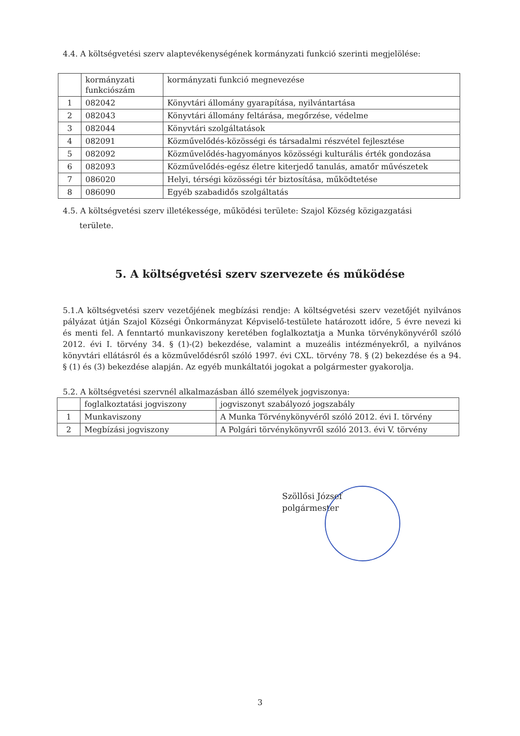4.4. A költségvetési szerv alaptevékenységének kormányzati funkció szerinti megjelölése:
| | kormányzati funkciószám | kormányzati funkció megnevezése |
| 1 | 082042 | Könyvtári állomány gyarapítása, nyilvántartása |
| 2 | 082043 | Könyvtári állomány feltárása, megőrzése, védelme |
| 3 | 082044 | Könyvtári szolgáltatások |
| 4 | 082091 | Közművelődés-közösségi és társadalmi részvétel fejlesztése |
| 5 | 082092 | Közművelődés-hagyományos közösségi kulturális érték gondozása |
| 6 | 082093 | Közművelődés-egész életre kiterjedő tanulás, amatőr művészetek |
| 7 | 086020 | Helyi, térségi közösségi tér biztosítása, működtetése |
| 8 | 086090 | Egyéb szabadidős szolgáltatás |
4.5. A költségvetési szerv illetékessége, működési területe: Szajol Község közigazgatási
területe.
5. A költségvetési szerv szervezete és működése
5.1.A költségvetési szerv vezetőjének megbízási rendje: A költségvetési szerv vezetőjét nyilvános pályázat útján Szajol Községi Önkormányzat Képviselő-testülete határozott időre, 5 évre nevezi ki és menti fel. A fenntartó munkaviszony keretében foglalkoztatja a Munka törvénykönyvéről szóló 2012. évi I. törvény 34. § (1)-(2) bekezdése, valamint a muzeális intézményekről, a nyilvános könyvtári ellátásról és a közművelődésről szóló 1997. évi CXL. törvény 78. § (2) bekezdése és a 94. § (1) és (3) bekezdése alapján. Az egyéb munkáltatói jogokat a polgármester gyakorolja.
5.2. A költségvetési szervnél alkalmazásban álló személyek jogviszonya:
| | foglalkoztatási jogviszony | jogviszonyt szabályozó jogszabály |
| 1 | Munkaviszony | A Munka Törvénykönyvéről szóló 2012. évi I. törvény |
| 2 | Megbízási jogviszony | A Polgári törvénykönyvről szóló 2013. évi V. törvény |
Szöllősi József
polgármester
3